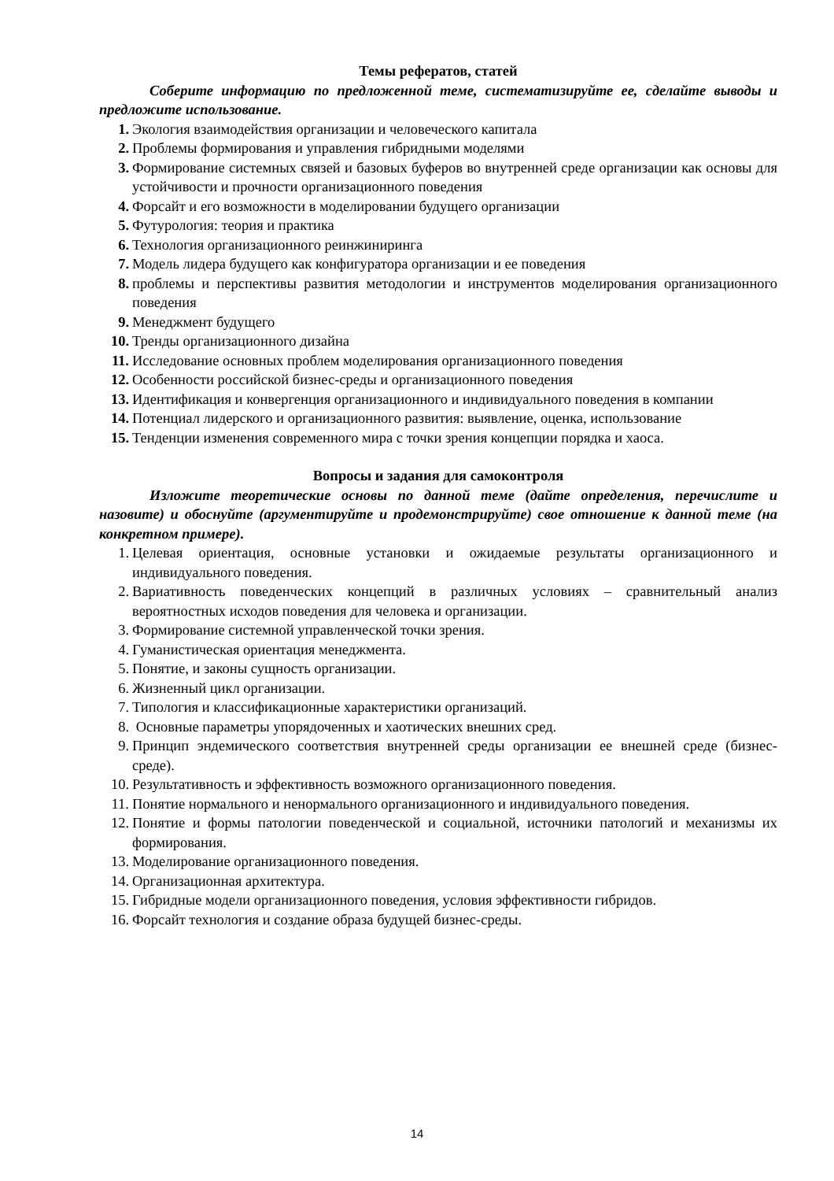Темы рефератов, статей
Соберите информацию по предложенной теме, систематизируйте ее, сделайте выводы и предложите использование.
1. Экология взаимодействия организации и человеческого капитала
2. Проблемы формирования и управления гибридными моделями
3. Формирование системных связей и базовых буферов во внутренней среде организации как основы для устойчивости и прочности организационного поведения
4. Форсайт и его возможности в моделировании будущего организации
5. Футурология: теория и практика
6. Технология организационного реинжиниринга
7. Модель лидера будущего как конфигуратора организации и ее поведения
8. проблемы и перспективы развития методологии и инструментов моделирования организационного поведения
9. Менеджмент будущего
10. Тренды организационного дизайна
11. Исследование основных проблем моделирования организационного поведения
12. Особенности российской бизнес-среды и организационного поведения
13. Идентификация и конвергенция организационного и индивидуального поведения в компании
14. Потенциал лидерского и организационного развития: выявление, оценка, использование
15. Тенденции изменения современного мира с точки зрения концепции порядка и хаоса.
Вопросы и задания для самоконтроля
Изложите теоретические основы по данной теме (дайте определения, перечислите и назовите) и обоснуйте (аргументируйте и продемонстрируйте) свое отношение к данной теме (на конкретном примере).
1. Целевая ориентация, основные установки и ожидаемые результаты организационного и индивидуального поведения.
2. Вариативность поведенческих концепций в различных условиях – сравнительный анализ вероятностных исходов поведения для человека и организации.
3. Формирование системной управленческой точки зрения.
4. Гуманистическая ориентация менеджмента.
5. Понятие, и законы сущность организации.
6. Жизненный цикл организации.
7. Типология и классификационные характеристики организаций.
8. Основные параметры упорядоченных и хаотических внешних сред.
9. Принцип эндемического соответствия внутренней среды организации ее внешней среде (бизнес-среде).
10. Результативность и эффективность возможного организационного поведения.
11. Понятие нормального и ненормального организационного и индивидуального поведения.
12. Понятие и формы патологии поведенческой и социальной, источники патологий и механизмы их формирования.
13. Моделирование организационного поведения.
14. Организационная архитектура.
15. Гибридные модели организационного поведения, условия эффективности гибридов.
16. Форсайт технология и создание образа будущей бизнес-среды.
14